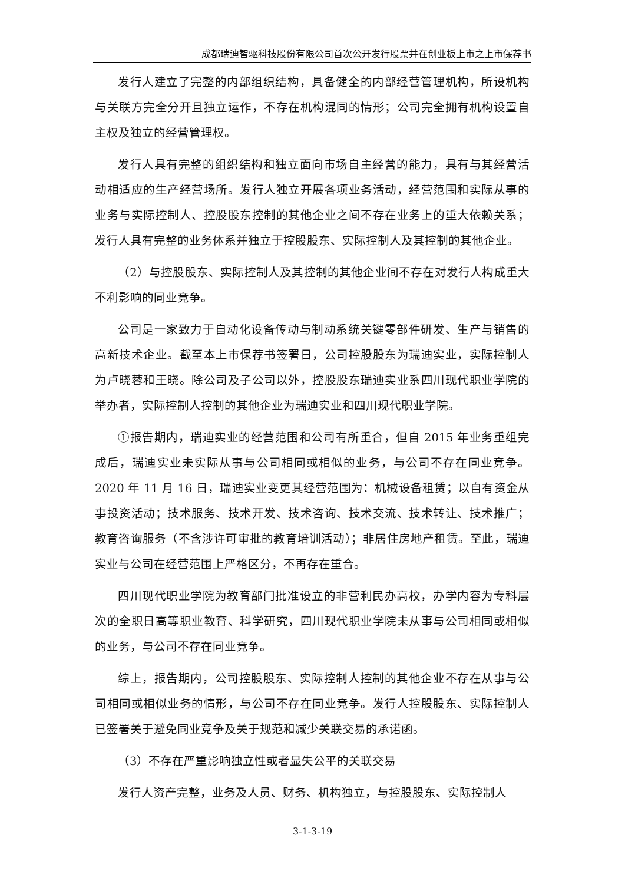成都瑞迪智驱科技股份有限公司首次公开发行股票并在创业板上市之上市保荐书
发行人建立了完整的内部组织结构，具备健全的内部经营管理机构，所设机构与关联方完全分开且独立运作，不存在机构混同的情形；公司完全拥有机构设置自主权及独立的经营管理权。
发行人具有完整的组织结构和独立面向市场自主经营的能力，具有与其经营活动相适应的生产经营场所。发行人独立开展各项业务活动，经营范围和实际从事的业务与实际控制人、控股股东控制的其他企业之间不存在业务上的重大依赖关系；发行人具有完整的业务体系并独立于控股股东、实际控制人及其控制的其他企业。
（2）与控股股东、实际控制人及其控制的其他企业间不存在对发行人构成重大不利影响的同业竞争。
公司是一家致力于自动化设备传动与制动系统关键零部件研发、生产与销售的高新技术企业。截至本上市保荐书签署日，公司控股股东为瑞迪实业，实际控制人为卢晓蓉和王晓。除公司及子公司以外，控股股东瑞迪实业系四川现代职业学院的举办者，实际控制人控制的其他企业为瑞迪实业和四川现代职业学院。
①报告期内，瑞迪实业的经营范围和公司有所重合，但自 2015 年业务重组完成后，瑞迪实业未实际从事与公司相同或相似的业务，与公司不存在同业竞争。2020 年 11 月 16 日，瑞迪实业变更其经营范围为：机械设备租赁；以自有资金从事投资活动；技术服务、技术开发、技术咨询、技术交流、技术转让、技术推广；教育咨询服务（不含涉许可审批的教育培训活动）；非居住房地产租赁。至此，瑞迪实业与公司在经营范围上严格区分，不再存在重合。
四川现代职业学院为教育部门批准设立的非营利民办高校，办学内容为专科层次的全职日高等职业教育、科学研究，四川现代职业学院未从事与公司相同或相似的业务，与公司不存在同业竞争。
综上，报告期内，公司控股股东、实际控制人控制的其他企业不存在从事与公司相同或相似业务的情形，与公司不存在同业竞争。发行人控股股东、实际控制人已签署关于避免同业竞争及关于规范和减少关联交易的承诺函。
（3）不存在严重影响独立性或者显失公平的关联交易
发行人资产完整，业务及人员、财务、机构独立，与控股股东、实际控制人
3-1-3-19